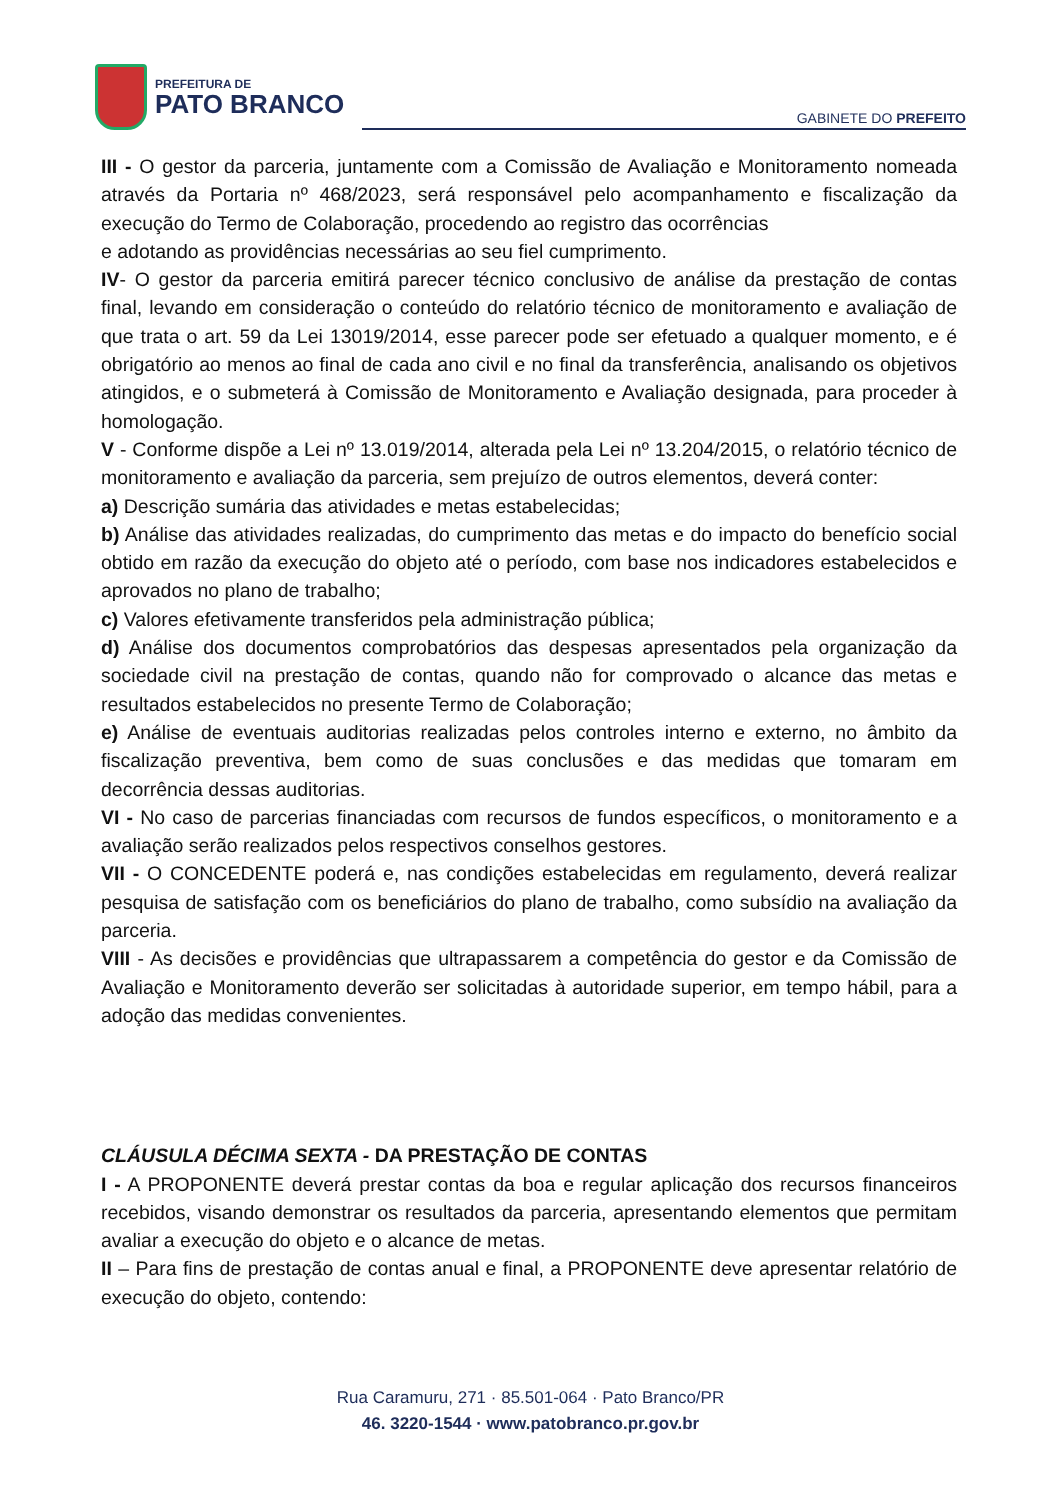PREFEITURA DE
PATO BRANCO
GABINETE DO PREFEITO
III - O gestor da parceria, juntamente com a Comissão de Avaliação e Monitoramento nomeada através da Portaria nº 468/2023, será responsável pelo acompanhamento e fiscalização da execução do Termo de Colaboração, procedendo ao registro das ocorrências
e adotando as providências necessárias ao seu fiel cumprimento.
IV- O gestor da parceria emitirá parecer técnico conclusivo de análise da prestação de contas final, levando em consideração o conteúdo do relatório técnico de monitoramento e avaliação de que trata o art. 59 da Lei 13019/2014, esse parecer pode ser efetuado a qualquer momento, e é obrigatório ao menos ao final de cada ano civil e no final da transferência, analisando os objetivos atingidos, e o submeterá à Comissão de Monitoramento e Avaliação designada, para proceder à homologação.
V - Conforme dispõe a Lei nº 13.019/2014, alterada pela Lei nº 13.204/2015, o relatório técnico de monitoramento e avaliação da parceria, sem prejuízo de outros elementos, deverá conter:
a) Descrição sumária das atividades e metas estabelecidas;
b) Análise das atividades realizadas, do cumprimento das metas e do impacto do benefício social obtido em razão da execução do objeto até o período, com base nos indicadores estabelecidos e aprovados no plano de trabalho;
c) Valores efetivamente transferidos pela administração pública;
d) Análise dos documentos comprobatórios das despesas apresentados pela organização da sociedade civil na prestação de contas, quando não for comprovado o alcance das metas e resultados estabelecidos no presente Termo de Colaboração;
e) Análise de eventuais auditorias realizadas pelos controles interno e externo, no âmbito da fiscalização preventiva, bem como de suas conclusões e das medidas que tomaram em decorrência dessas auditorias.
VI - No caso de parcerias financiadas com recursos de fundos específicos, o monitoramento e a avaliação serão realizados pelos respectivos conselhos gestores.
VII - O CONCEDENTE poderá e, nas condições estabelecidas em regulamento, deverá realizar pesquisa de satisfação com os beneficiários do plano de trabalho, como subsídio na avaliação da parceria.
VIII - As decisões e providências que ultrapassarem a competência do gestor e da Comissão de Avaliação e Monitoramento deverão ser solicitadas à autoridade superior, em tempo hábil, para a adoção das medidas convenientes.
CLÁUSULA DÉCIMA SEXTA - DA PRESTAÇÃO DE CONTAS
I - A PROPONENTE deverá prestar contas da boa e regular aplicação dos recursos financeiros recebidos, visando demonstrar os resultados da parceria, apresentando elementos que permitam avaliar a execução do objeto e o alcance de metas.
II – Para fins de prestação de contas anual e final, a PROPONENTE deve apresentar relatório de execução do objeto, contendo:
Rua Caramuru, 271 · 85.501-064 · Pato Branco/PR
46. 3220-1544 · www.patobranco.pr.gov.br